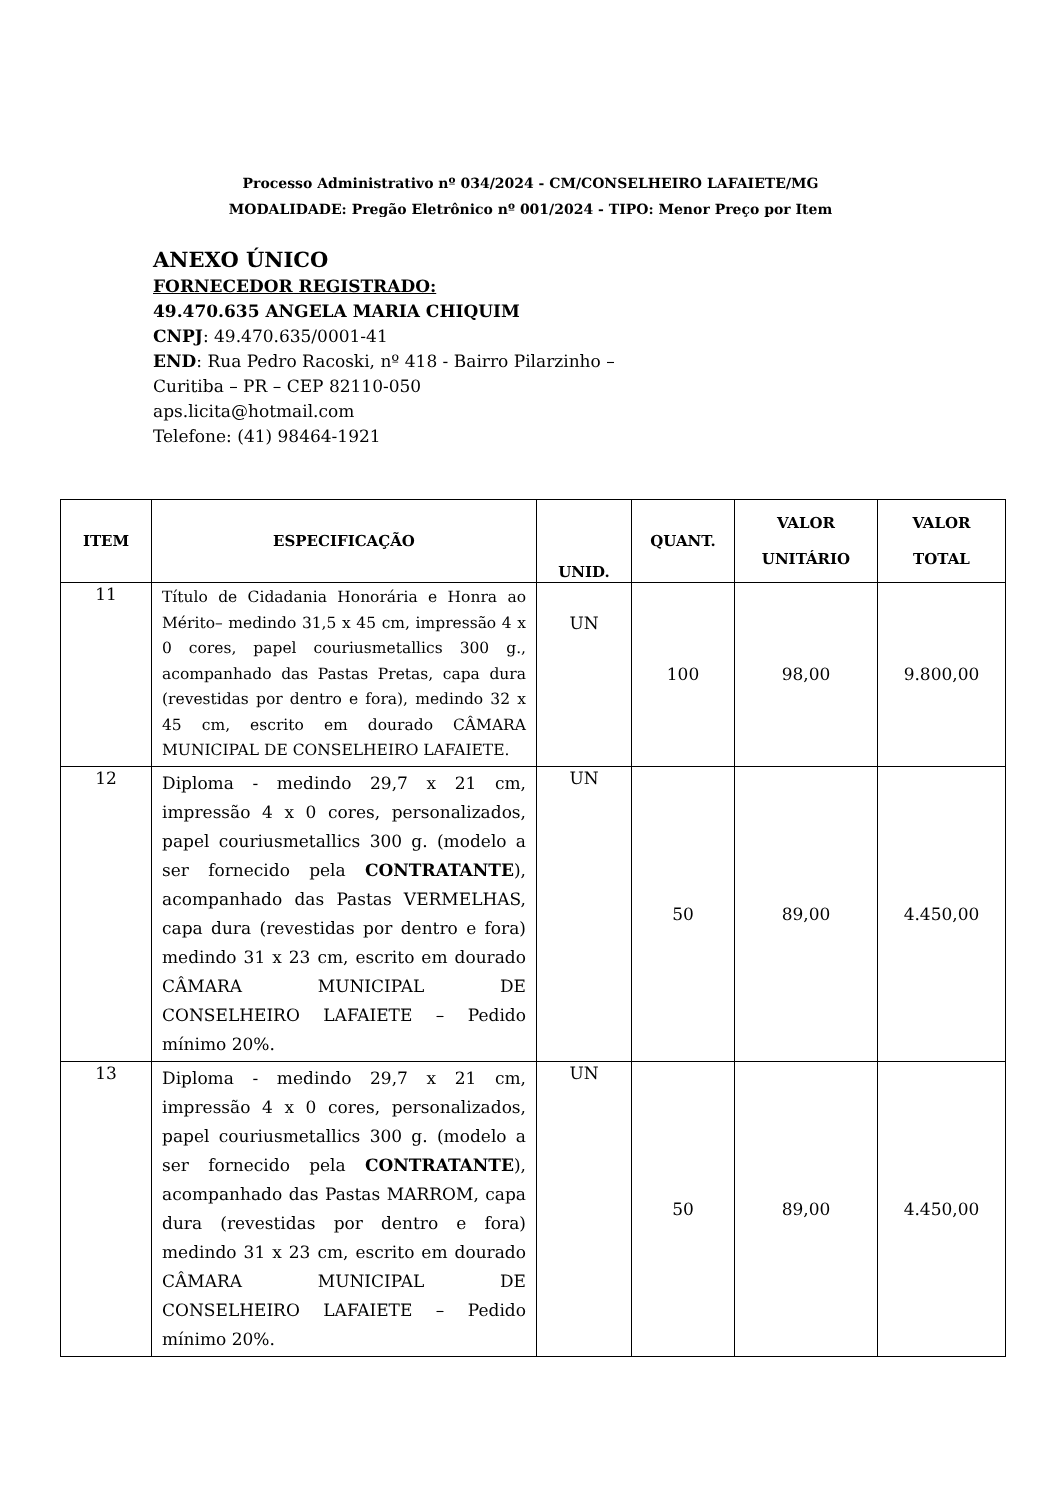Processo Administrativo nº 034/2024 - CM/CONSELHEIRO LAFAIETE/MG
MODALIDADE: Pregão Eletrônico nº 001/2024 - TIPO: Menor Preço por Item
ANEXO ÚNICO
FORNECEDOR REGISTRADO:
49.470.635 ANGELA MARIA CHIQUIM
CNPJ: 49.470.635/0001-41
END: Rua Pedro Racoski, nº 418 - Bairro Pilarzinho –
Curitiba – PR – CEP 82110-050
aps.licita@hotmail.com
Telefone: (41) 98464-1921
| ITEM | ESPECIFICAÇÃO | UNID. | QUANT. | VALOR UNITÁRIO | VALOR TOTAL |
| --- | --- | --- | --- | --- | --- |
| 11 | Título de Cidadania Honorária e Honra ao Mérito– medindo 31,5 x 45 cm, impressão 4 x 0 cores, papel couriusmetallics 300 g., acompanhado das Pastas Pretas, capa dura (revestidas por dentro e fora), medindo 32 x 45 cm, escrito em dourado CÂMARA MUNICIPAL DE CONSELHEIRO LAFAIETE. | UN | 100 | 98,00 | 9.800,00 |
| 12 | Diploma - medindo 29,7 x 21 cm, impressão 4 x 0 cores, personalizados, papel couriusmetallics 300 g. (modelo a ser fornecido pela CONTRATANTE ), acompanhado das Pastas VERMELHAS, capa dura (revestidas por dentro e fora) medindo 31 x 23 cm, escrito em dourado CÂMARA MUNICIPAL DE CONSELHEIRO LAFAIETE – Pedido mínimo 20%. | UN | 50 | 89,00 | 4.450,00 |
| 13 | Diploma - medindo 29,7 x 21 cm, impressão 4 x 0 cores, personalizados, papel couriusmetallics 300 g. (modelo a ser fornecido pela CONTRATANTE ), acompanhado das Pastas MARROM, capa dura (revestidas por dentro e fora) medindo 31 x 23 cm, escrito em dourado CÂMARA MUNICIPAL DE CONSELHEIRO LAFAIETE – Pedido mínimo 20%. | UN | 50 | 89,00 | 4.450,00 |